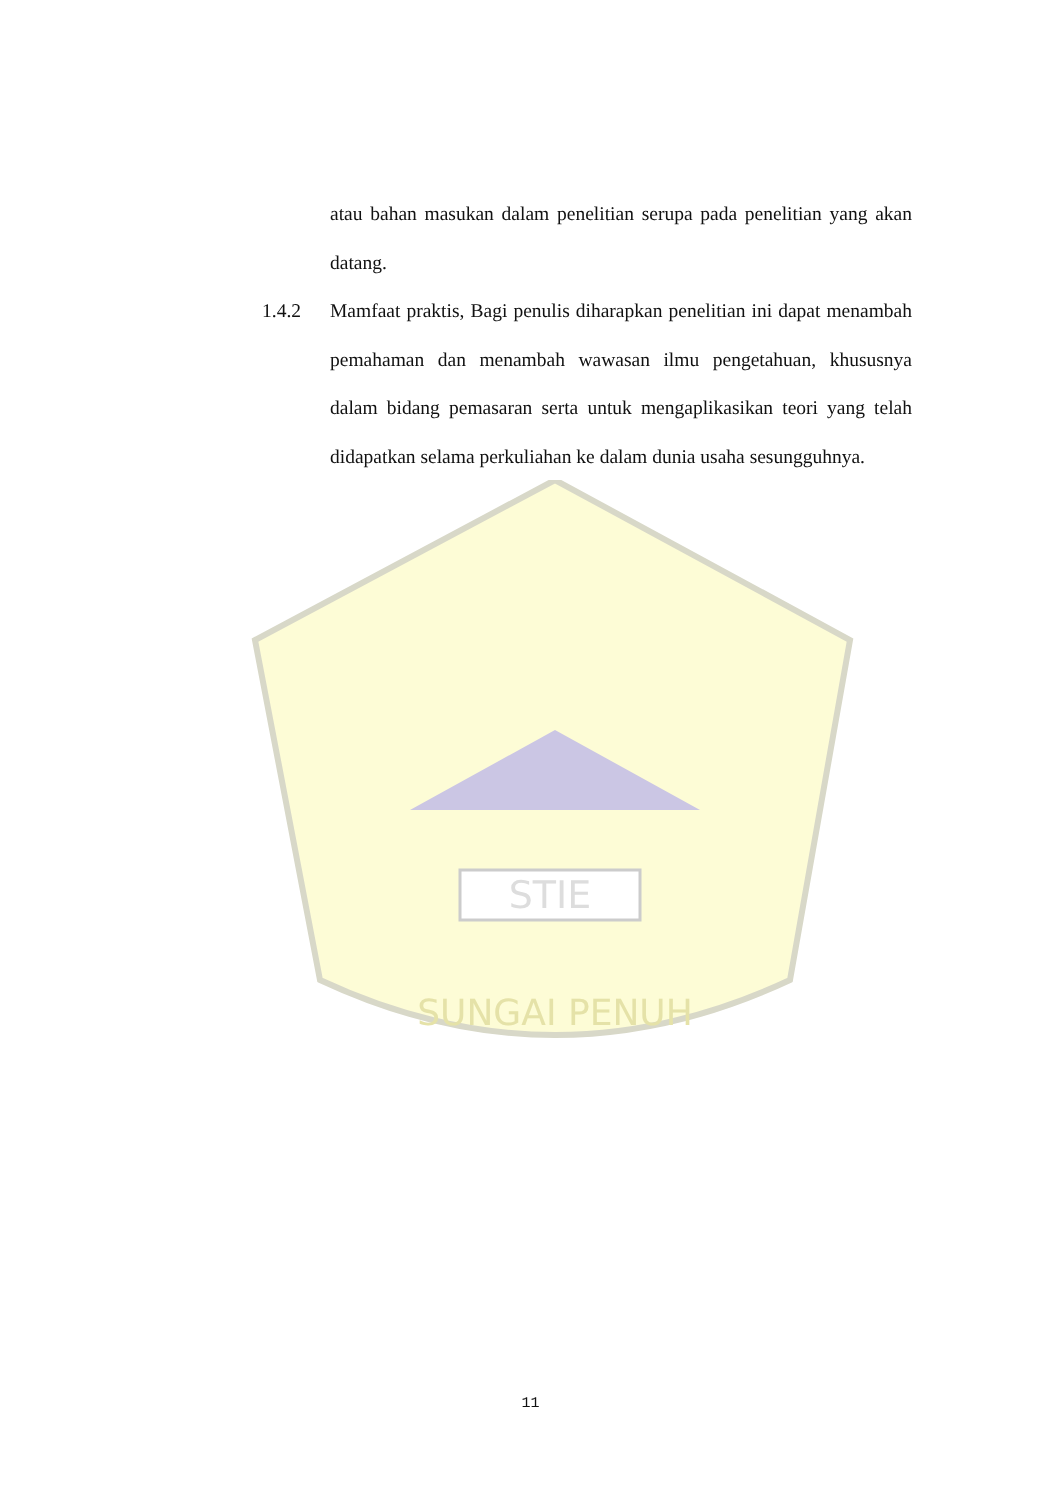STIE
SUNGAI PENUH
atau bahan masukan dalam penelitian serupa pada penelitian yang akan datang.
1.4.2 Mamfaat praktis, Bagi penulis diharapkan penelitian ini dapat menambah pemahaman dan menambah wawasan ilmu pengetahuan, khususnya dalam bidang pemasaran serta untuk mengaplikasikan teori yang telah didapatkan selama perkuliahan ke dalam dunia usaha sesungguhnya.
11